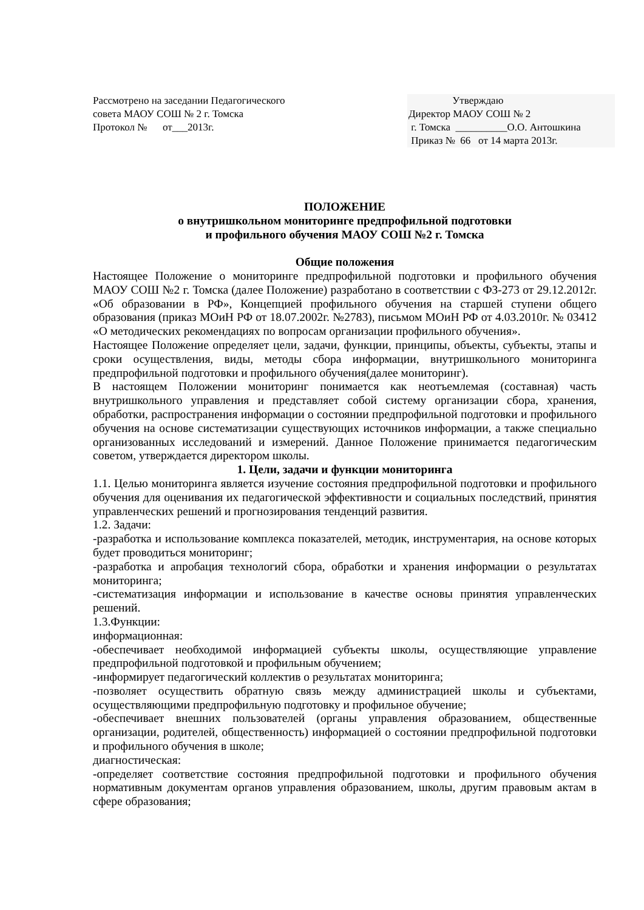Рассмотрено на заседании Педагогического
совета МАОУ СОШ № 2 г. Томска
Протокол № от___2013г.
Утверждаю
Директор МАОУ СОШ № 2
г. Томска __________О.О. Антошкина
Приказ № 66 от 14 марта 2013г.
ПОЛОЖЕНИЕ
о внутришкольном мониторинге предпрофильной подготовки
и профильного обучения МАОУ СОШ №2 г. Томска
Общие положения
Настоящее Положение о мониторинге предпрофильной подготовки и профильного обучения МАОУ СОШ №2 г. Томска (далее Положение) разработано в соответствии с ФЗ-273 от 29.12.2012г. «Об образовании в РФ», Концепцией профильного обучения на старшей ступени общего образования (приказ МОиН РФ от 18.07.2002г. №2783), письмом МОиН РФ от 4.03.2010г. № 03412 «О методических рекомендациях по вопросам организации профильного обучения».
Настоящее Положение определяет цели, задачи, функции, принципы, объекты, субъекты, этапы и сроки осуществления, виды, методы сбора информации, внутришкольного мониторинга предпрофильной подготовки и профильного обучения(далее мониторинг).
В настоящем Положении мониторинг понимается как неотъемлемая (составная) часть внутришкольного управления и представляет собой систему организации сбора, хранения, обработки, распространения информации о состоянии предпрофильной подготовки и профильного обучения на основе систематизации существующих источников информации, а также специально организованных исследований и измерений. Данное Положение принимается педагогическим советом, утверждается директором школы.
1. Цели, задачи и функции мониторинга
1.1. Целью мониторинга является изучение состояния предпрофильной подготовки и профильного обучения для оценивания их педагогической эффективности и социальных последствий, принятия управленческих решений и прогнозирования тенденций развития.
1.2. Задачи:
-разработка и использование комплекса показателей, методик, инструментария, на основе которых будет проводиться мониторинг;
-разработка и апробация технологий сбора, обработки и хранения информации о результатах мониторинга;
-систематизация информации и использование в качестве основы принятия управленческих решений.
1.3.Функции:
информационная:
-обеспечивает необходимой информацией субъекты школы, осуществляющие управление предпрофильной подготовкой и профильным обучением;
-информирует педагогический коллектив о результатах мониторинга;
-позволяет осуществить обратную связь между администрацией школы и субъектами, осуществляющими предпрофильную подготовку и профильное обучение;
-обеспечивает внешних пользователей (органы управления образованием, общественные организации, родителей, общественность) информацией о состоянии предпрофильной подготовки и профильного обучения в школе;
диагностическая:
-определяет соответствие состояния предпрофильной подготовки и профильного обучения нормативным документам органов управления образованием, школы, другим правовым актам в сфере образования;